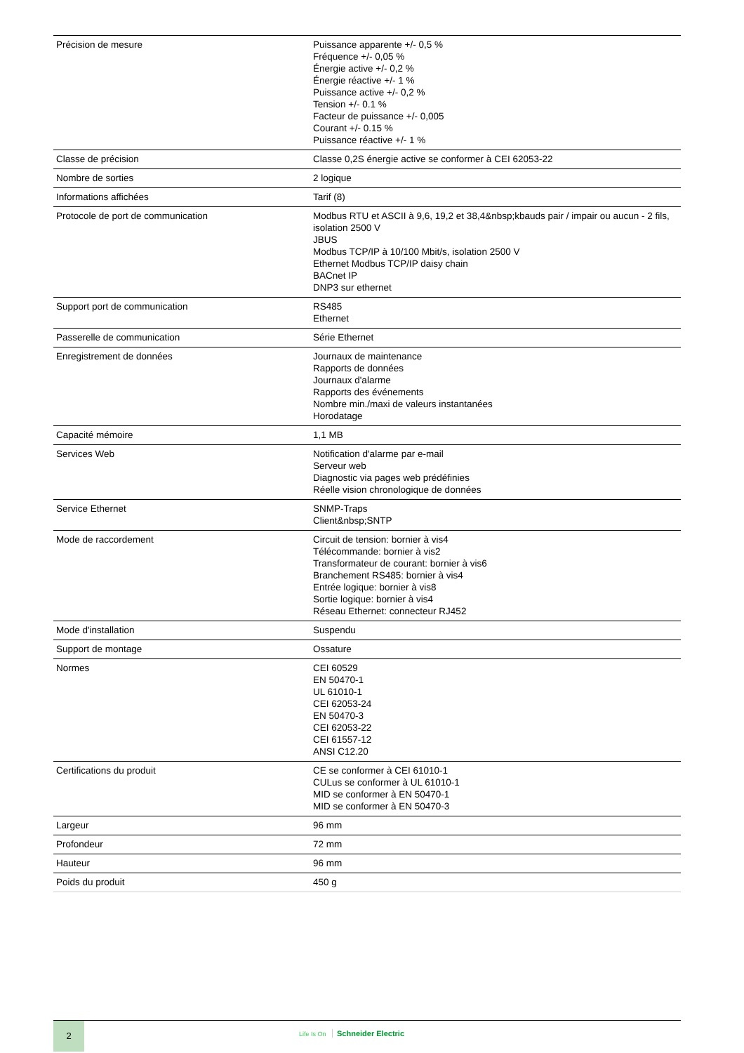| Précision de mesure | Puissance apparente +/- 0,5 % Fréquence +/- 0,05 % Énergie active +/- 0,2 % Énergie réactive +/- 1 % Puissance active +/- 0,2 % Tension +/- 0.1 % Facteur de puissance +/- 0,005 Courant +/- 0.15 % Puissance réactive +/- 1 % |
| Classe de précision | Classe 0,2S énergie active se conformer à CEI 62053-22 |
| Nombre de sorties | 2 logique |
| Informations affichées | Tarif (8) |
| Protocole de port de communication | Modbus RTU et ASCII à 9,6, 19,2 et 38,4&nbsp;kbauds pair / impair ou aucun - 2 fils, isolation 2500 V JBUS Modbus TCP/IP à 10/100 Mbit/s, isolation 2500 V Ethernet Modbus TCP/IP daisy chain BACnet IP DNP3 sur ethernet |
| Support port de communication | RS485 Ethernet |
| Passerelle de communication | Série Ethernet |
| Enregistrement de données | Journaux de maintenance Rapports de données Journaux d'alarme Rapports des événements Nombre min./maxi de valeurs instantanées Horodatage |
| Capacité mémoire | 1,1 MB |
| Services Web | Notification d'alarme par e-mail Serveur web Diagnostic via pages web prédéfinies Réelle vision chronologique de données |
| Service Ethernet | SNMP-Traps Client&nbsp;SNTP |
| Mode de raccordement | Circuit de tension: bornier à vis4 Télécommande: bornier à vis2 Transformateur de courant: bornier à vis6 Branchement RS485: bornier à vis4 Entrée logique: bornier à vis8 Sortie logique: bornier à vis4 Réseau Ethernet: connecteur RJ452 |
| Mode d'installation | Suspendu |
| Support de montage | Ossature |
| Normes | CEI 60529 EN 50470-1 UL 61010-1 CEI 62053-24 EN 50470-3 CEI 62053-22 CEI 61557-12 ANSI C12.20 |
| Certifications du produit | CE se conformer à CEI 61010-1 CULus se conformer à UL 61010-1 MID se conformer à EN 50470-1 MID se conformer à EN 50470-3 |
| Largeur | 96 mm |
| Profondeur | 72 mm |
| Hauteur | 96 mm |
| Poids du produit | 450 g |
2
Life Is On Schneider Electric